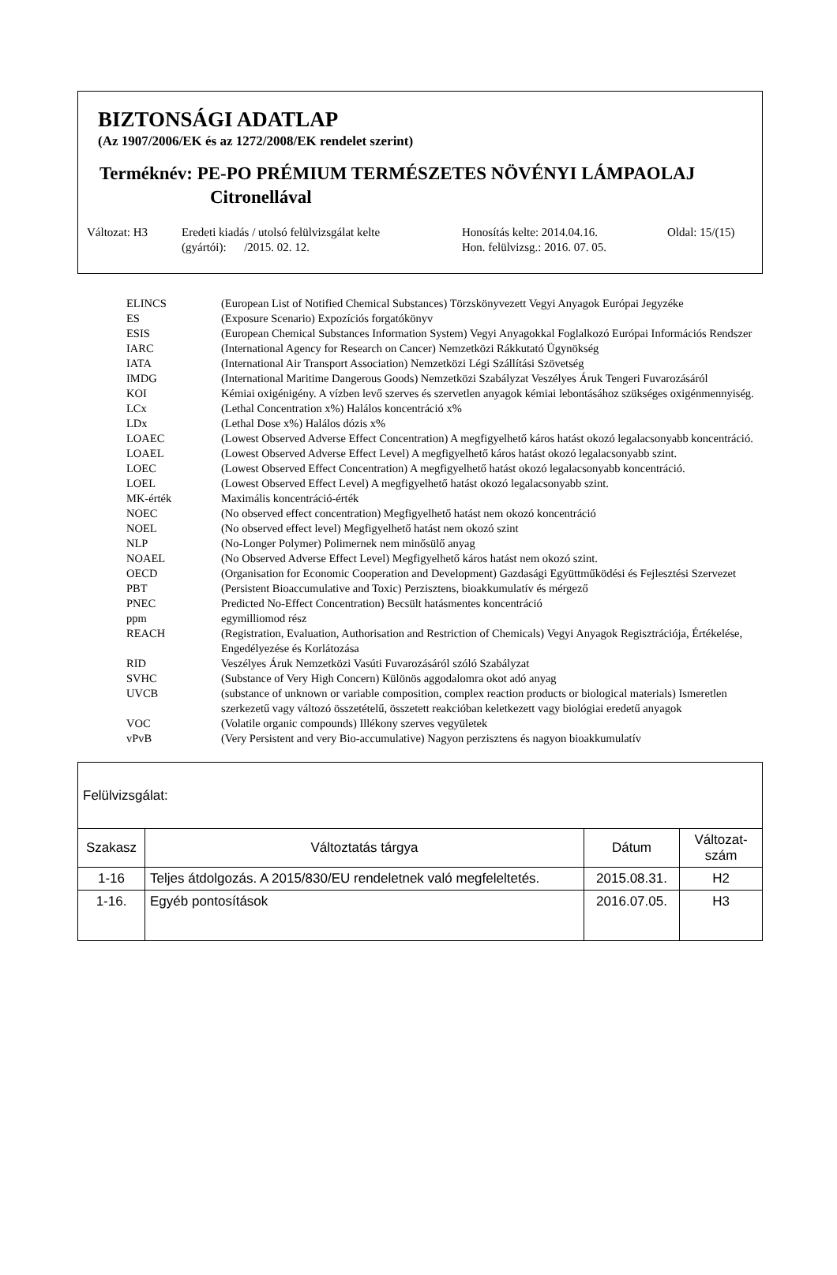BIZTONSÁGI ADATLAP
(Az 1907/2006/EK és az 1272/2008/EK rendelet szerint)
Terméknév: PE-PO PRÉMIUM TERMÉSZETES NÖVÉNYI LÁMPAOLAJ
Citronellával
Változat: H3 Eredeti kiadás / utolsó felülvizsgálat kelte
(gyártói): /2015. 02. 12.
Honosítás kelte: 2014.04.16.
Hon. felülvizsg.: 2016. 07. 05.
Oldal: 15/(15)
| ELINCS | (European List of Notified Chemical Substances) Törzskönyvezett Vegyi Anyagok Európai Jegyzéke |
| ES | (Exposure Scenario) Expozíciós forgatókönyv |
| ESIS | (European Chemical Substances Information System) Vegyi Anyagokkal Foglalkozó Európai Információs Rendszer |
| IARC | (International Agency for Research on Cancer) Nemzetközi Rákkutató Ügynökség |
| IATA | (International Air Transport Association) Nemzetközi Légi Szállítási Szövetség |
| IMDG | (International Maritime Dangerous Goods) Nemzetközi Szabályzat Veszélyes Áruk Tengeri Fuvarozásáról |
| KOI | Kémiai oxigénigény. A vízben levő szerves és szervetlen anyagok kémiai lebontásához szükséges oxigénmennyiség. |
| LCx | (Lethal Concentration x%) Halálos koncentráció x% |
| LDx | (Lethal Dose x%) Halálos dózis x% |
| LOAEC | (Lowest Observed Adverse Effect Concentration) A megfigyelhető káros hatást okozó legalacsonyabb koncentráció. |
| LOAEL | (Lowest Observed Adverse Effect Level) A megfigyelhető káros hatást okozó legalacsonyabb szint. |
| LOEC | (Lowest Observed Effect Concentration) A megfigyelhető hatást okozó legalacsonyabb koncentráció. |
| LOEL | (Lowest Observed Effect Level) A megfigyelhető hatást okozó legalacsonyabb szint. |
| MK-érték | Maximális koncentráció-érték |
| NOEC | (No observed effect concentration) Megfigyelhető hatást nem okozó koncentráció |
| NOEL | (No observed effect level) Megfigyelhető hatást nem okozó szint |
| NLP | (No-Longer Polymer) Polimernek nem minősülő anyag |
| NOAEL | (No Observed Adverse Effect Level) Megfigyelhető káros hatást nem okozó szint. |
| OECD | (Organisation for Economic Cooperation and Development) Gazdasági Együttműködési és Fejlesztési Szervezet |
| PBT | (Persistent Bioaccumulative and Toxic) Perzisztens, bioakkumulatív és mérgező |
| PNEC | Predicted No-Effect Concentration) Becsült hatásmentes koncentráció |
| ppm | egymilliomod rész |
| REACH | (Registration, Evaluation, Authorisation and Restriction of Chemicals) Vegyi Anyagok Regisztrációja, Értékelése, Engedélyezése és Korlátozása |
| RID | Veszélyes Áruk Nemzetközi Vasúti Fuvarozásáról szóló Szabályzat |
| SVHC | (Substance of Very High Concern) Különös aggodalomra okot adó anyag |
| UVCB | (substance of unknown or variable composition, complex reaction products or biological materials) Ismeretlen szerkezetű vagy változó összetételű, összetett reakcióban keletkezett vagy biológiai eredetű anyagok |
| VOC | (Volatile organic compounds) Illékony szerves vegyületek |
| vPvB | (Very Persistent and very Bio-accumulative) Nagyon perzisztens és nagyon bioakkumulatív |
| Felülvizsgálat: | | | |
| Szakasz | Változtatás tárgya | Dátum | Változat- szám |
| 1-16 | Teljes átdolgozás. A 2015/830/EU rendeletnek való megfeleltetés. | 2015.08.31. | H2 |
| 1-16. | Egyéb pontosítások | 2016.07.05. | H3 |